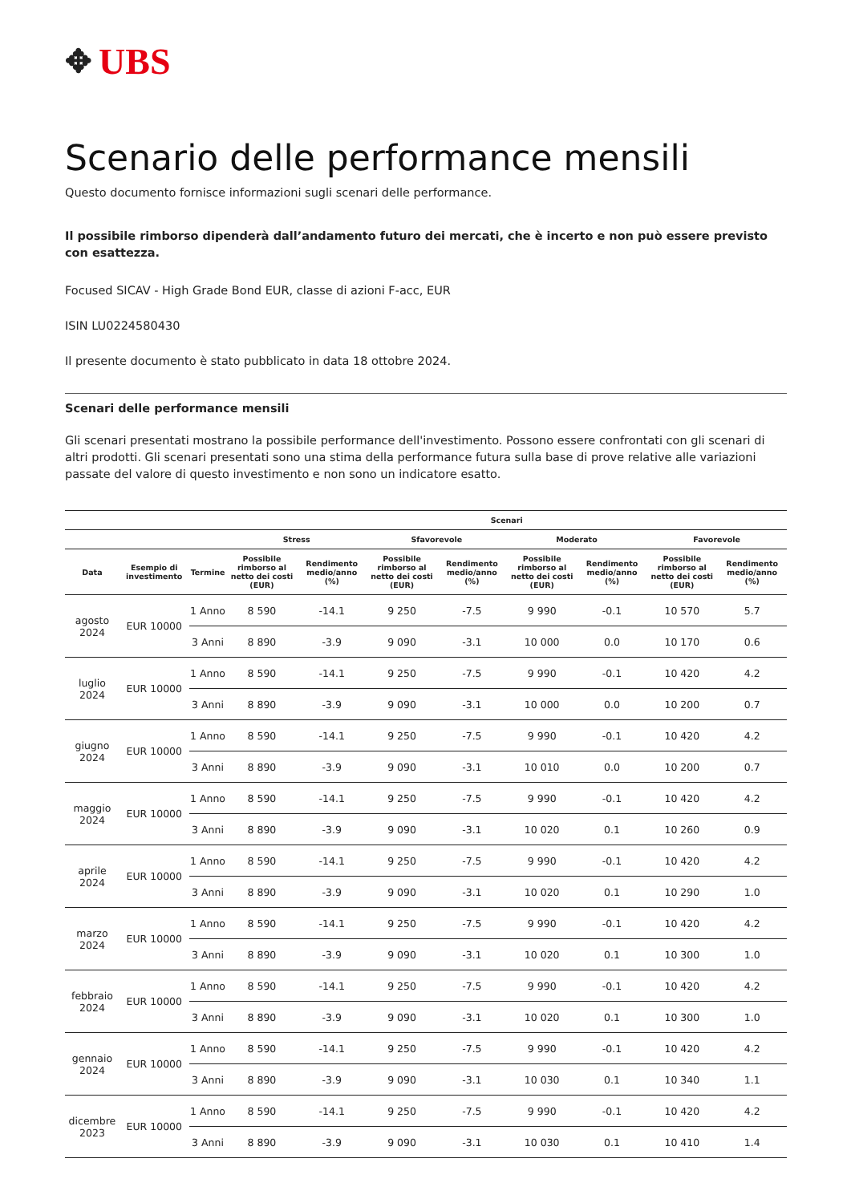✥ UBS
Scenario delle performance mensili
Questo documento fornisce informazioni sugli scenari delle performance.
Il possibile rimborso dipenderà dall’andamento futuro dei mercati, che è incerto e non può essere previsto con esattezza.
Focused SICAV - High Grade Bond EUR, classe di azioni F-acc, EUR
ISIN LU0224580430
Il presente documento è stato pubblicato in data 18 ottobre 2024.
Scenari delle performance mensili
Gli scenari presentati mostrano la possibile performance dell'investimento. Possono essere confrontati con gli scenari di altri prodotti. Gli scenari presentati sono una stima della performance futura sulla base di prove relative alle variazioni passate del valore di questo investimento e non sono un indicatore esatto.
| | | | Scenari | | | | | | | |
| --- | --- | --- | --- | --- | --- | --- | --- | --- | --- | --- |
| | | | Stress | | Sfavorevole | | Moderato | | Favorevole | |
| Data | Esempio di investimento | Termine | Possibile rimborso al netto dei costi (EUR) | Rendimento medio/anno (%) | Possibile rimborso al netto dei costi (EUR) | Rendimento medio/anno (%) | Possibile rimborso al netto dei costi (EUR) | Rendimento medio/anno (%) | Possibile rimborso al netto dei costi (EUR) | Rendimento medio/anno (%) |
| agosto 2024 | EUR 10000 | 1 Anno | 8 590 | -14.1 | 9 250 | -7.5 | 9 990 | -0.1 | 10 570 | 5.7 |
| | | 3 Anni | 8 890 | -3.9 | 9 090 | -3.1 | 10 000 | 0.0 | 10 170 | 0.6 |
| luglio 2024 | EUR 10000 | 1 Anno | 8 590 | -14.1 | 9 250 | -7.5 | 9 990 | -0.1 | 10 420 | 4.2 |
| | | 3 Anni | 8 890 | -3.9 | 9 090 | -3.1 | 10 000 | 0.0 | 10 200 | 0.7 |
| giugno 2024 | EUR 10000 | 1 Anno | 8 590 | -14.1 | 9 250 | -7.5 | 9 990 | -0.1 | 10 420 | 4.2 |
| | | 3 Anni | 8 890 | -3.9 | 9 090 | -3.1 | 10 010 | 0.0 | 10 200 | 0.7 |
| maggio 2024 | EUR 10000 | 1 Anno | 8 590 | -14.1 | 9 250 | -7.5 | 9 990 | -0.1 | 10 420 | 4.2 |
| | | 3 Anni | 8 890 | -3.9 | 9 090 | -3.1 | 10 020 | 0.1 | 10 260 | 0.9 |
| aprile 2024 | EUR 10000 | 1 Anno | 8 590 | -14.1 | 9 250 | -7.5 | 9 990 | -0.1 | 10 420 | 4.2 |
| | | 3 Anni | 8 890 | -3.9 | 9 090 | -3.1 | 10 020 | 0.1 | 10 290 | 1.0 |
| marzo 2024 | EUR 10000 | 1 Anno | 8 590 | -14.1 | 9 250 | -7.5 | 9 990 | -0.1 | 10 420 | 4.2 |
| | | 3 Anni | 8 890 | -3.9 | 9 090 | -3.1 | 10 020 | 0.1 | 10 300 | 1.0 |
| febbraio 2024 | EUR 10000 | 1 Anno | 8 590 | -14.1 | 9 250 | -7.5 | 9 990 | -0.1 | 10 420 | 4.2 |
| | | 3 Anni | 8 890 | -3.9 | 9 090 | -3.1 | 10 020 | 0.1 | 10 300 | 1.0 |
| gennaio 2024 | EUR 10000 | 1 Anno | 8 590 | -14.1 | 9 250 | -7.5 | 9 990 | -0.1 | 10 420 | 4.2 |
| | | 3 Anni | 8 890 | -3.9 | 9 090 | -3.1 | 10 030 | 0.1 | 10 340 | 1.1 |
| dicembre 2023 | EUR 10000 | 1 Anno | 8 590 | -14.1 | 9 250 | -7.5 | 9 990 | -0.1 | 10 420 | 4.2 |
| | | 3 Anni | 8 890 | -3.9 | 9 090 | -3.1 | 10 030 | 0.1 | 10 410 | 1.4 |